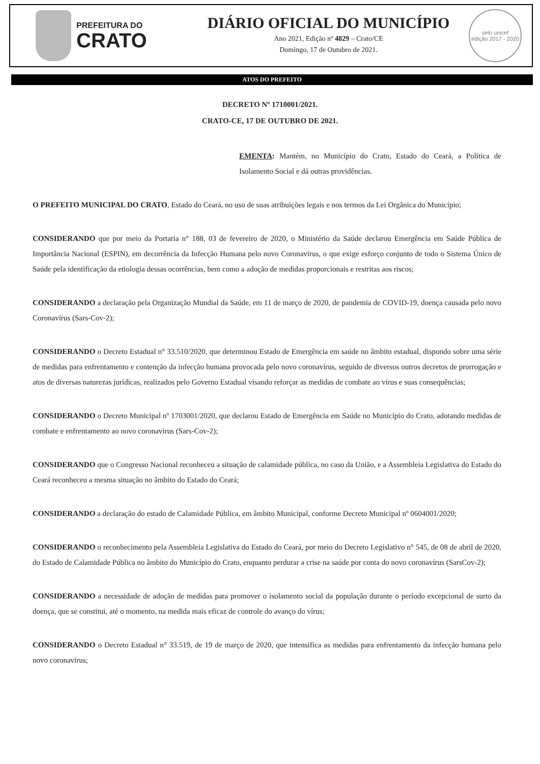PREFEITURA DO
CRATO
DIÁRIO OFICIAL DO MUNICÍPIO
Ano 2021, Edição nº 4829 – Crato/CE
Domingo, 17 de Outubro de 2021.
selo unicef
edição 2017 - 2020
ATOS DO PREFEITO
DECRETO Nº 1710001/2021.
CRATO-CE, 17 DE OUTUBRO DE 2021.
EMENTA: Mantém, no Município do Crato, Estado do Ceará, a Política de Isolamento Social e dá outras providências.
O PREFEITO MUNICIPAL DO CRATO, Estado do Ceará, no uso de suas atribuições legais e nos termos da Lei Orgânica do Município;
CONSIDERANDO que por meio da Portaria n° 188, 03 de fevereiro de 2020, o Ministério da Saúde declarou Emergência em Saúde Pública de Importância Nacional (ESPIN), em decorrência da Infecção Humana pelo novo Coronavírus, o que exige esforço conjunto de todo o Sistema Único de Saúde pela identificação da etiologia dessas ocorrências, bem como a adoção de medidas proporcionais e restritas aos riscos;
CONSIDERANDO a declaração pela Organização Mundial da Saúde, em 11 de março de 2020, de pandemia de COVID-19, doença causada pelo novo Coronavírus (Sars-Cov-2);
CONSIDERANDO o Decreto Estadual n° 33.510/2020, que determinou Estado de Emergência em saúde no âmbito estadual, dispondo sobre uma série de medidas para enfrentamento e contenção da infecção humana provocada pelo novo coronavírus, seguido de diversos outros decretos de prorrogação e atos de diversas naturezas jurídicas, realizados pelo Governo Estadual visando reforçar as medidas de combate ao vírus e suas consequências;
CONSIDERANDO o Decreto Municipal nº 1703001/2020, que declarou Estado de Emergência em Saúde no Município do Crato, adotando medidas de combate e enfrentamento ao novo coronavírus (Sars-Cov-2);
CONSIDERANDO que o Congresso Nacional reconheceu a situação de calamidade pública, no caso da União, e a Assembleia Legislativa do Estado do Ceará reconheceu a mesma situação no âmbito do Estado do Ceará;
CONSIDERANDO a declaração do estado de Calamidade Pública, em âmbito Municipal, conforme Decreto Municipal nº 0604001/2020;
CONSIDERANDO o reconhecimento pela Assembleia Legislativa do Estado do Ceará, por meio do Decreto Legislativo n° 545, de 08 de abril de 2020, do Estado de Calamidade Pública no âmbito do Município do Crato, enquanto perdurar a crise na saúde por conta do novo coronavírus (SarsCov-2);
CONSIDERANDO a necessidade de adoção de medidas para promover o isolamento social da população durante o período excepcional de surto da doença, que se constitui, até o momento, na medida mais eficaz de controle do avanço do vírus;
CONSIDERANDO o Decreto Estadual n° 33.519, de 19 de março de 2020, que intensifica as medidas para enfrentamento da infecção humana pelo novo coronavírus;